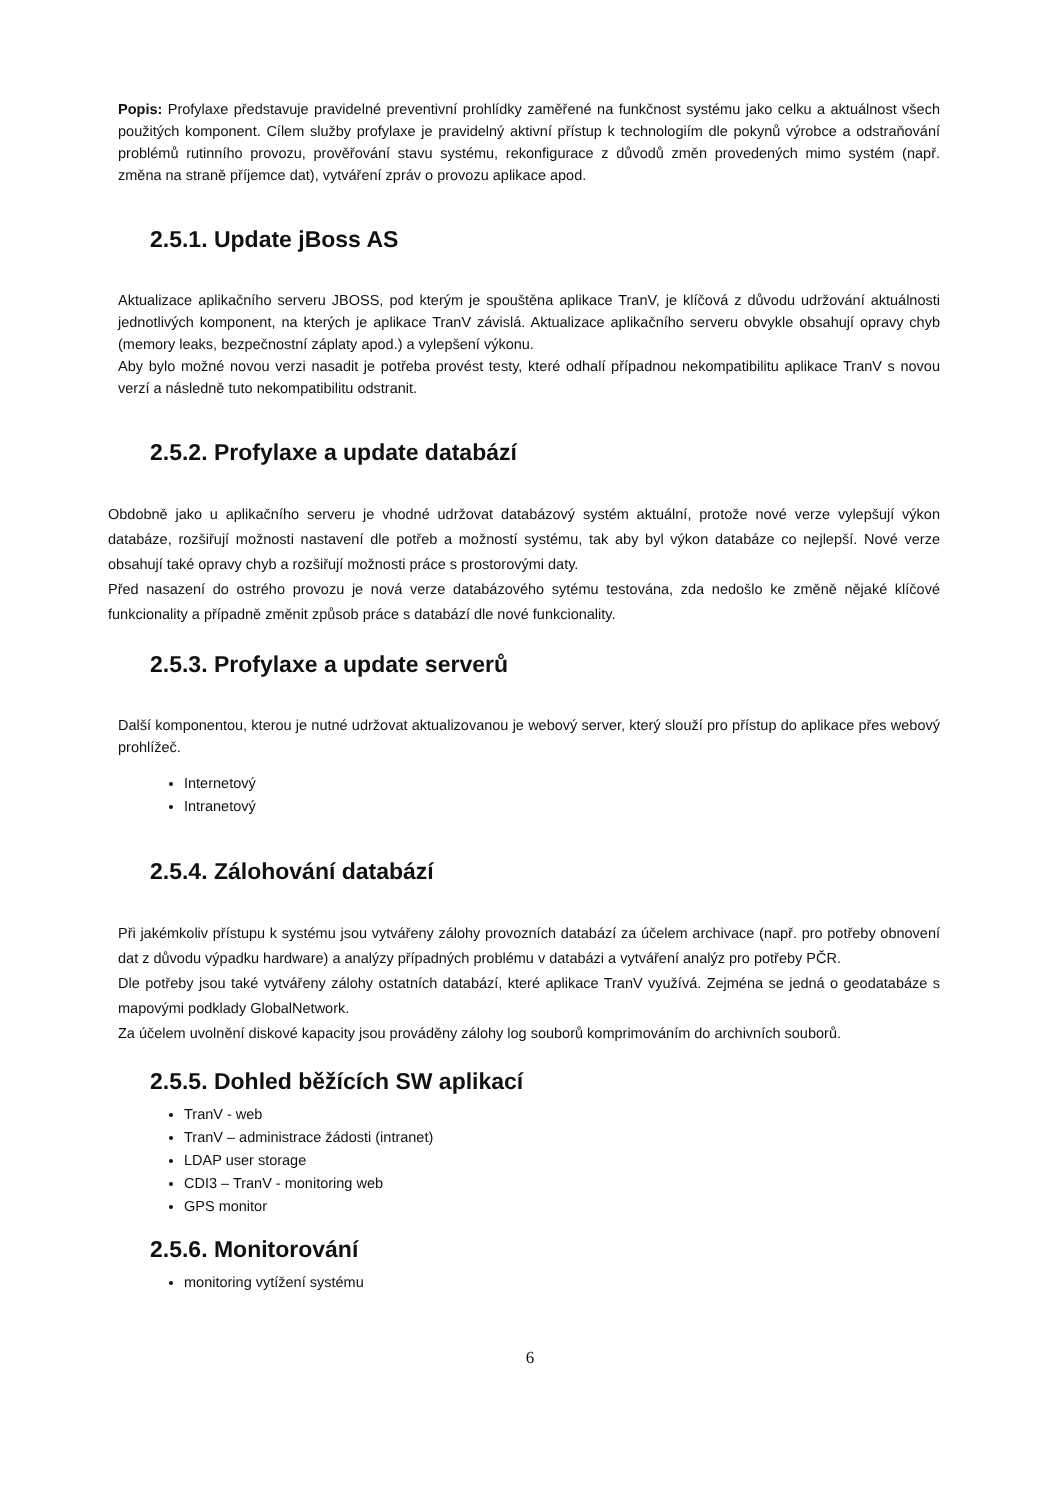Popis: Profylaxe představuje pravidelné preventivní prohlídky zaměřené na funkčnost systému jako celku a aktuálnost všech použitých komponent. Cílem služby profylaxe je pravidelný aktivní přístup k technologiím dle pokynů výrobce a odstraňování problémů rutinního provozu, prověřování stavu systému, rekonfigurace z důvodů změn provedených mimo systém (např. změna na straně příjemce dat), vytváření zpráv o provozu aplikace apod.
2.5.1. Update jBoss AS
Aktualizace aplikačního serveru JBOSS, pod kterým je spouštěna aplikace TranV, je klíčová z důvodu udržování aktuálnosti jednotlivých komponent, na kterých je aplikace TranV závislá. Aktualizace aplikačního serveru obvykle obsahují opravy chyb (memory leaks, bezpečnostní záplaty apod.) a vylepšení výkonu.
Aby bylo možné novou verzi nasadit je potřeba provést testy, které odhalí případnou nekompatibilitu aplikace TranV s novou verzí a následně tuto nekompatibilitu odstranit.
2.5.2. Profylaxe a update databází
Obdobně jako u aplikačního serveru je vhodné udržovat databázový systém aktuální, protože nové verze vylepšují výkon databáze, rozšiřují možnosti nastavení dle potřeb a možností systému, tak aby byl výkon databáze co nejlepší. Nové verze obsahují také opravy chyb a rozšiřují možnosti práce s prostorovými daty.
Před nasazení do ostrého provozu je nová verze databázového sytému testována, zda nedošlo ke změně nějaké klíčové funkcionality a případně změnit způsob práce s databází dle nové funkcionality.
2.5.3. Profylaxe a update serverů
Další komponentou, kterou je nutné udržovat aktualizovanou je webový server, který slouží pro přístup do aplikace přes webový prohlížeč.
Internetový
Intranetový
2.5.4. Zálohování databází
Při jakémkoliv přístupu k systému jsou vytvářeny zálohy provozních databází za účelem archivace (např. pro potřeby obnovení dat z důvodu výpadku hardware) a analýzy případných problému v databázi a vytváření analýz pro potřeby PČR.
Dle potřeby jsou také vytvářeny zálohy ostatních databází, které aplikace TranV využívá. Zejména se jedná o geodatabáze s mapovými podklady GlobalNetwork.
Za účelem uvolnění diskové kapacity jsou prováděny zálohy log souborů komprimováním do archivních souborů.
2.5.5. Dohled běžících SW aplikací
TranV - web
TranV – administrace žádosti (intranet)
LDAP user storage
CDI3 – TranV - monitoring web
GPS monitor
2.5.6. Monitorování
monitoring vytížení systému
6